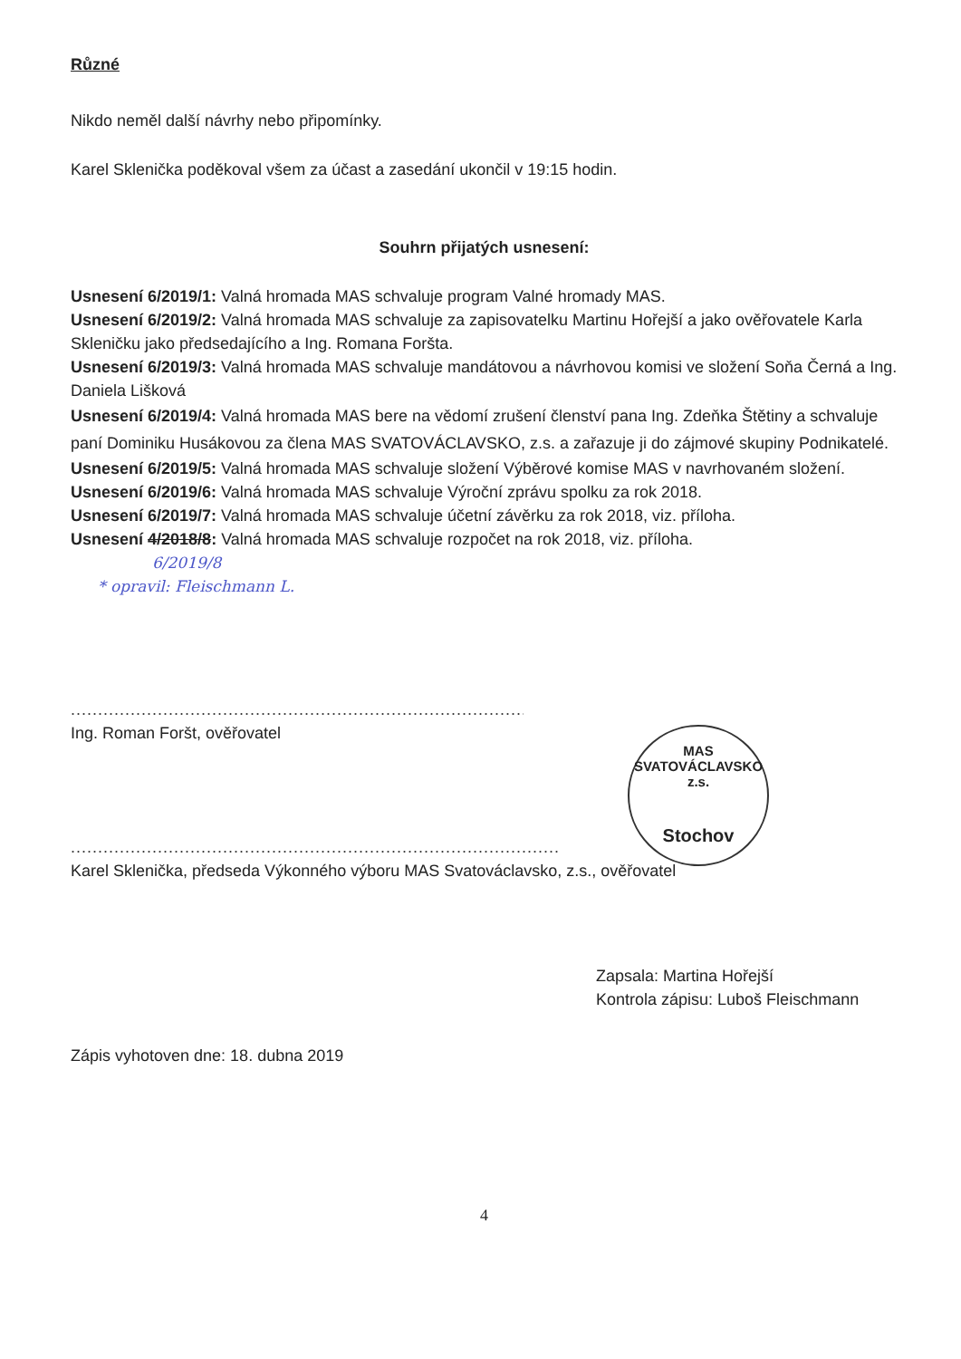Různé
Nikdo neměl další návrhy nebo připomínky.
Karel Sklenička poděkoval všem za účast a zasedání ukončil v 19:15 hodin.
Souhrn přijatých usnesení:
Usnesení 6/2019/1: Valná hromada MAS schvaluje program Valné hromady MAS.
Usnesení 6/2019/2: Valná hromada MAS schvaluje za zapisovatelku Martinu Hořejší a jako ověřovatele Karla Skleničku jako předsedajícího a Ing. Romana Foršta.
Usnesení 6/2019/3: Valná hromada MAS schvaluje mandátovou a návrhovou komisi ve složení Soňa Černá a Ing. Daniela Lišková
Usnesení 6/2019/4: Valná hromada MAS bere na vědomí zrušení členství pana Ing. Zdeňka Štětiny a schvaluje paní Dominiku Husákovou za člena MAS SVATOVÁCLAVSKO, z.s. a zařazuje ji do zájmové skupiny Podnikatelé.
Usnesení 6/2019/5: Valná hromada MAS schvaluje složení Výběrové komise MAS v navrhovaném složení.
Usnesení 6/2019/6: Valná hromada MAS schvaluje Výroční zprávu spolku za rok 2018.
Usnesení 6/2019/7: Valná hromada MAS schvaluje účetní závěrku za rok 2018, viz. příloha.
Usnesení 4/2018/8: Valná hromada MAS schvaluje rozpočet na rok 2018, viz. příloha.
6/2019/8
* opravil: Fleischmann L.
.................................................................................................................
Ing. Roman Foršt, ověřovatel
.......................................................................................................................
Karel Sklenička, předseda Výkonného výboru MAS Svatováclavsko, z.s., ověřovatel
Zapsala: Martina Hořejší
Kontrola zápisu: Luboš Fleischmann
Zápis vyhotoven dne: 18. dubna 2019
4
MAS SVATOVÁCLAVSKO z.s.
Stochov